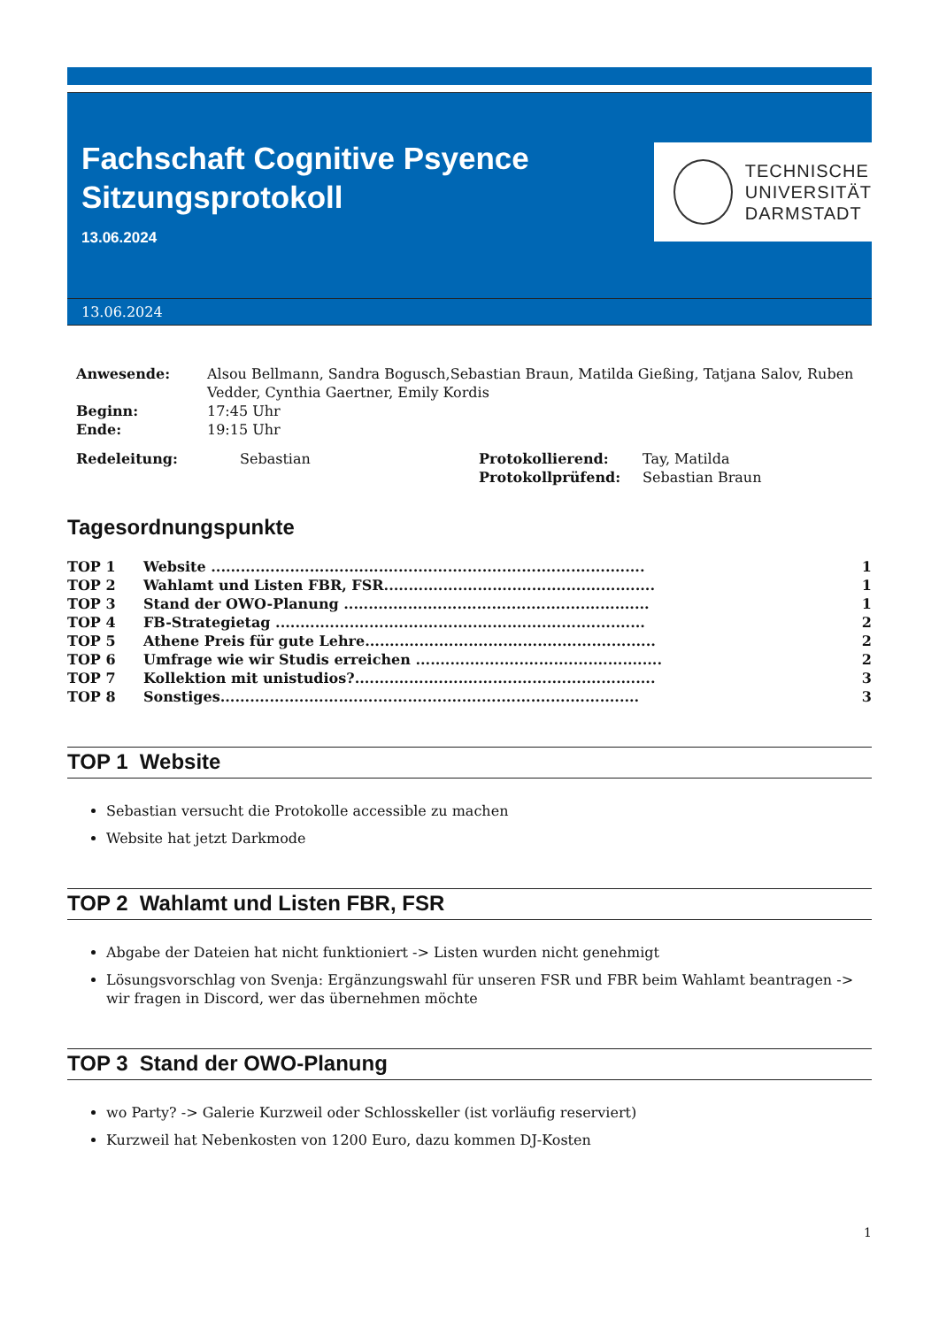Fachschaft Cognitive Psyence
Sitzungsprotokoll
13.06.2024
TECHNISCHE
UNIVERSITÄT
DARMSTADT
13.06.2024
| Anwesende: | Alsou Bellmann, Sandra Bogusch,Sebastian Braun, Matilda Gießing, Tatjana Salov, Ruben Vedder, Cynthia Gaertner, Emily Kordis |
| Beginn: | 17:45 Uhr |
| Ende: | 19:15 Uhr |
| Redeleitung: | Sebastian | Protokollierend: | Tay, Matilda |
| | | Protokollprüfend: | Sebastian Braun |
Tagesordnungspunkte
| TOP 1 | Website ........................................................................................ | 1 |
| TOP 2 | Wahlamt und Listen FBR, FSR....................................................... | 1 |
| TOP 3 | Stand der OWO-Planung .............................................................. | 1 |
| TOP 4 | FB-Strategietag ........................................................................... | 2 |
| TOP 5 | Athene Preis für gute Lehre........................................................... | 2 |
| TOP 6 | Umfrage wie wir Studis erreichen .................................................. | 2 |
| TOP 7 | Kollektion mit unistudios?............................................................. | 3 |
| TOP 8 | Sonstiges..................................................................................... | 3 |
TOP 1 Website
Sebastian versucht die Protokolle accessible zu machen
Website hat jetzt Darkmode
TOP 2 Wahlamt und Listen FBR, FSR
Abgabe der Dateien hat nicht funktioniert -> Listen wurden nicht genehmigt
Lösungsvorschlag von Svenja: Ergänzungswahl für unseren FSR und FBR beim Wahlamt beantragen -> wir fragen in Discord, wer das übernehmen möchte
TOP 3 Stand der OWO-Planung
wo Party? -> Galerie Kurzweil oder Schlosskeller (ist vorläufig reserviert)
Kurzweil hat Nebenkosten von 1200 Euro, dazu kommen DJ-Kosten
1